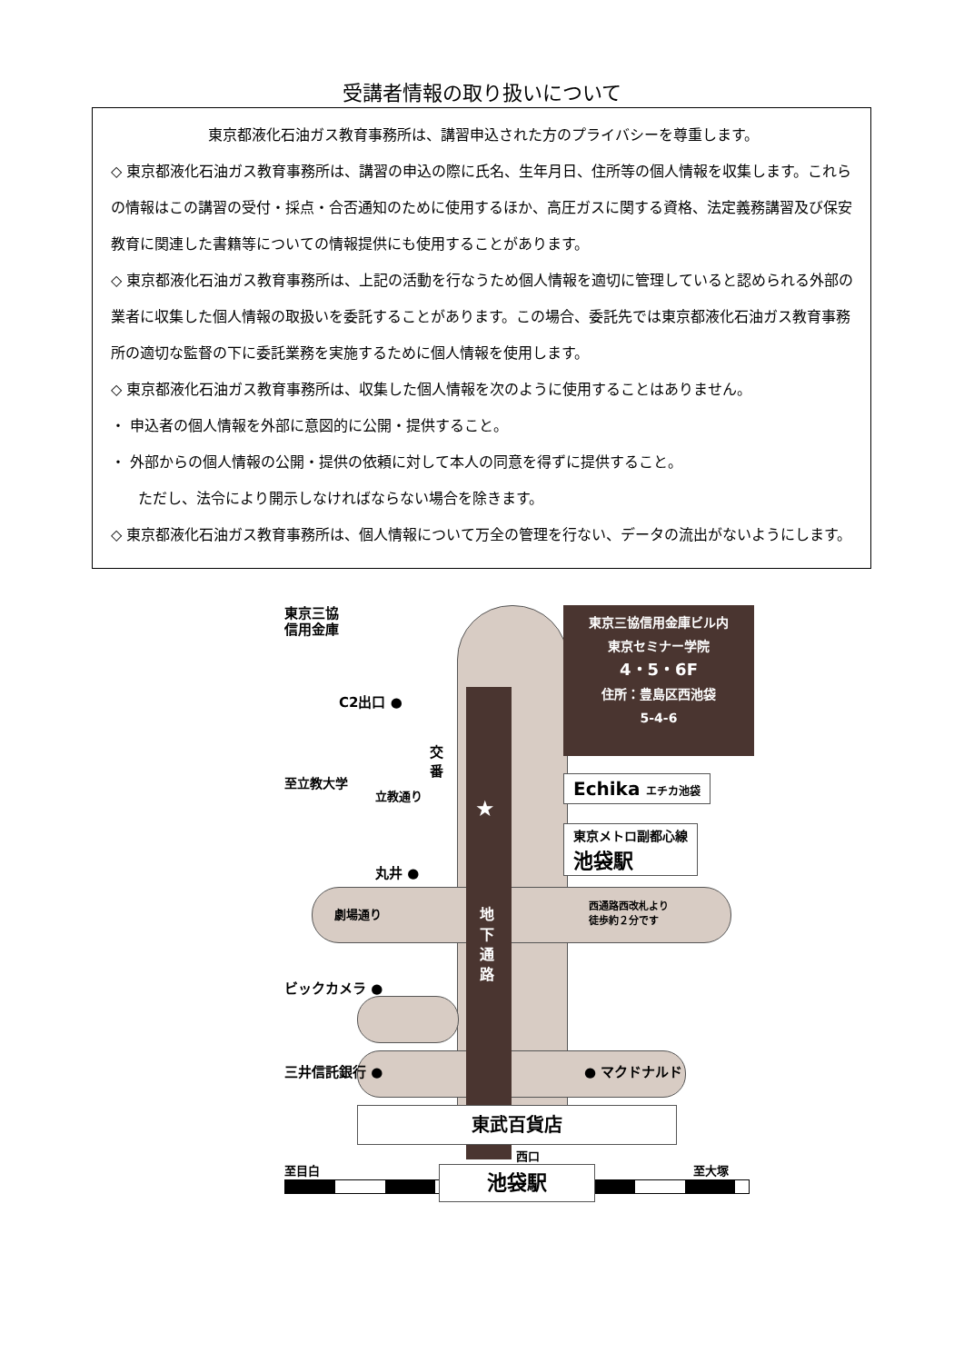受講者情報の取り扱いについて
東京都液化石油ガス教育事務所は、講習申込された方のプライバシーを尊重します。
◇ 東京都液化石油ガス教育事務所は、講習の申込の際に氏名、生年月日、住所等の個人情報を収集します。これらの情報はこの講習の受付・採点・合否通知のために使用するほか、高圧ガスに関する資格、法定義務講習及び保安教育に関連した書籍等についての情報提供にも使用することがあります。
◇ 東京都液化石油ガス教育事務所は、上記の活動を行なうため個人情報を適切に管理していると認められる外部の業者に収集した個人情報の取扱いを委託することがあります。この場合、委託先では東京都液化石油ガス教育事務所の適切な監督の下に委託業務を実施するために個人情報を使用します。
◇ 東京都液化石油ガス教育事務所は、収集した個人情報を次のように使用することはありません。
・ 申込者の個人情報を外部に意図的に公開・提供すること。
・ 外部からの個人情報の公開・提供の依頼に対して本人の同意を得ずに提供すること。
ただし、法令により開示しなければならない場合を除きます。
◇ 東京都液化石油ガス教育事務所は、個人情報について万全の管理を行ない、データの流出がないようにします。
東京三協
信用金庫
東京三協信用金庫ビル内
東京セミナー学院
4・5・6F
住所：豊島区西池袋
5-4-6
C2出口 ●
交番
至立教大学
立教通り
★
Echika エチカ池袋
東京メトロ副都心線
池袋駅
丸井 ●
劇場通り
地下通路
西通路西改札より
徒歩約２分です
ビックカメラ ●
三井信託銀行 ● ● マクドナルド
東武百貨店
西口
至目白 至大塚
池袋駅